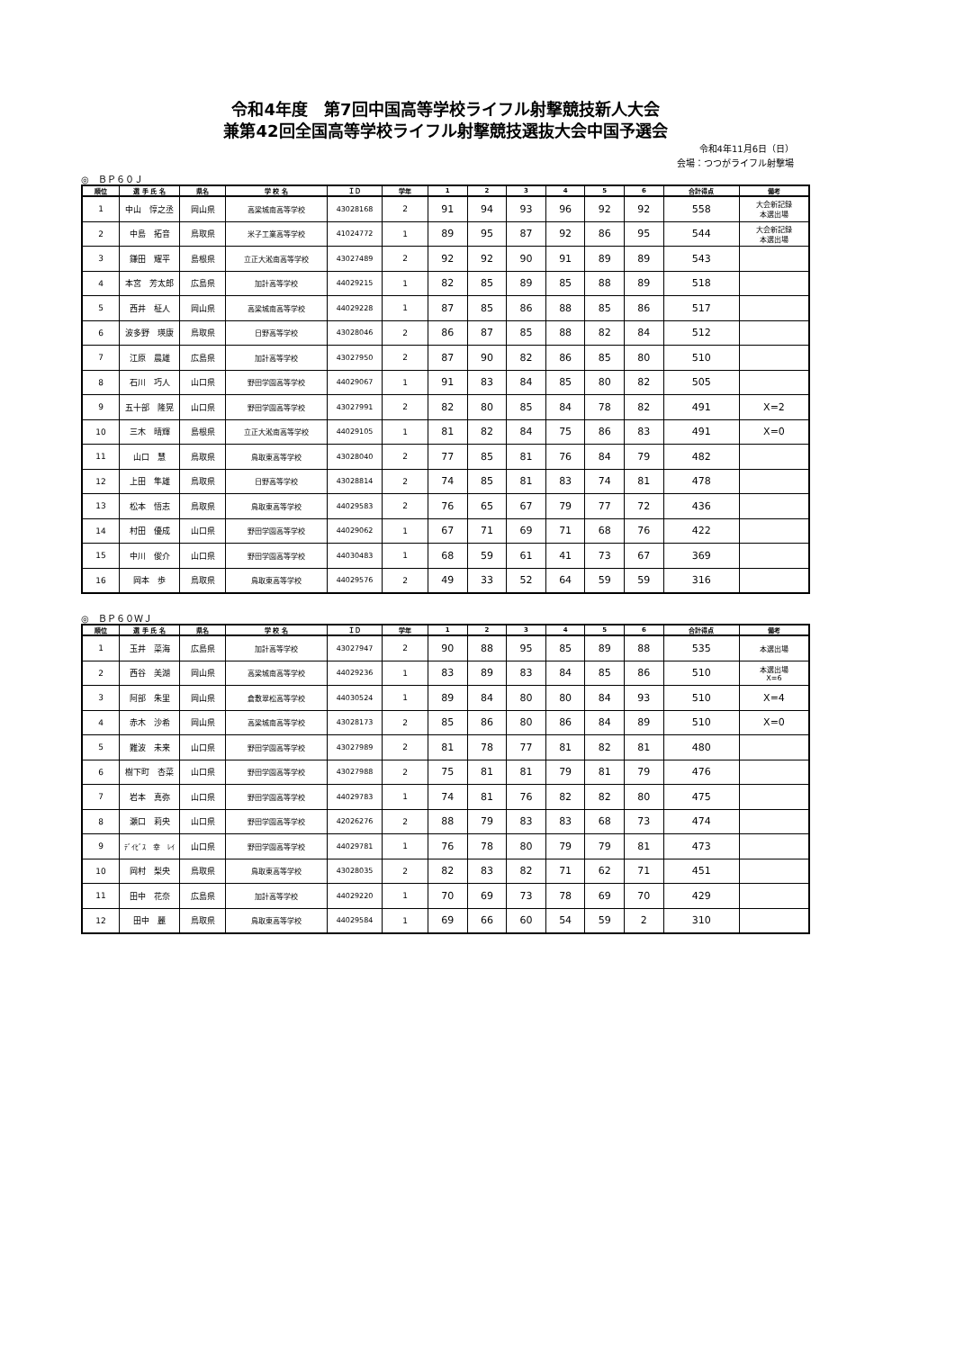令和4年度　第7回中国高等学校ライフル射撃競技新人大会
兼第42回全国高等学校ライフル射撃競技選抜大会中国予選会
令和4年11月6日（日）
会場：つつがライフル射撃場
◎　ＢＰ６０Ｊ
| 順位 | 選 手 氏 名 | 県名 | 学 校 名 | ＩＤ | 学年 | 1 | 2 | 3 | 4 | 5 | 6 | 合計得点 | 備考 |
| --- | --- | --- | --- | --- | --- | --- | --- | --- | --- | --- | --- | --- | --- |
| 1 | 中山 惇之丞 | 岡山県 | 高梁城南高等学校 | 43028168 | 2 | 91 | 94 | 93 | 96 | 92 | 92 | 558 | 大会新記録 本選出場 |
| 2 | 中島 拓音 | 鳥取県 | 米子工業高等学校 | 41024772 | 1 | 89 | 95 | 87 | 92 | 86 | 95 | 544 | 大会新記録 本選出場 |
| 3 | 鎌田 耀平 | 島根県 | 立正大淞南高等学校 | 43027489 | 2 | 92 | 92 | 90 | 91 | 89 | 89 | 543 | |
| 4 | 本宮 芳太郎 | 広島県 | 加計高等学校 | 44029215 | 1 | 82 | 85 | 89 | 85 | 88 | 89 | 518 | |
| 5 | 西井 柾人 | 岡山県 | 高梁城南高等学校 | 44029228 | 1 | 87 | 85 | 86 | 88 | 85 | 86 | 517 | |
| 6 | 波多野 瑛康 | 鳥取県 | 日野高等学校 | 43028046 | 2 | 86 | 87 | 85 | 88 | 82 | 84 | 512 | |
| 7 | 江原 晨雄 | 広島県 | 加計高等学校 | 43027950 | 2 | 87 | 90 | 82 | 86 | 85 | 80 | 510 | |
| 8 | 石川 巧人 | 山口県 | 野田学園高等学校 | 44029067 | 1 | 91 | 83 | 84 | 85 | 80 | 82 | 505 | |
| 9 | 五十部 隆晃 | 山口県 | 野田学園高等学校 | 43027991 | 2 | 82 | 80 | 85 | 84 | 78 | 82 | 491 | X=2 |
| 10 | 三木 晴輝 | 島根県 | 立正大淞南高等学校 | 44029105 | 1 | 81 | 82 | 84 | 75 | 86 | 83 | 491 | X=0 |
| 11 | 山口 慧 | 鳥取県 | 鳥取東高等学校 | 43028040 | 2 | 77 | 85 | 81 | 76 | 84 | 79 | 482 | |
| 12 | 上田 隼雄 | 鳥取県 | 日野高等学校 | 43028814 | 2 | 74 | 85 | 81 | 83 | 74 | 81 | 478 | |
| 13 | 松本 悟志 | 鳥取県 | 鳥取東高等学校 | 44029583 | 2 | 76 | 65 | 67 | 79 | 77 | 72 | 436 | |
| 14 | 村田 優成 | 山口県 | 野田学園高等学校 | 44029062 | 1 | 67 | 71 | 69 | 71 | 68 | 76 | 422 | |
| 15 | 中川 俊介 | 山口県 | 野田学園高等学校 | 44030483 | 1 | 68 | 59 | 61 | 41 | 73 | 67 | 369 | |
| 16 | 岡本 歩 | 鳥取県 | 鳥取東高等学校 | 44029576 | 2 | 49 | 33 | 52 | 64 | 59 | 59 | 316 | |
◎　ＢＰ６０ＷＪ
| 順位 | 選 手 氏 名 | 県名 | 学 校 名 | ＩＤ | 学年 | 1 | 2 | 3 | 4 | 5 | 6 | 合計得点 | 備考 |
| --- | --- | --- | --- | --- | --- | --- | --- | --- | --- | --- | --- | --- | --- |
| 1 | 玉井 菜海 | 広島県 | 加計高等学校 | 43027947 | 2 | 90 | 88 | 95 | 85 | 89 | 88 | 535 | 本選出場 |
| 2 | 西谷 美湖 | 岡山県 | 高梁城南高等学校 | 44029236 | 1 | 83 | 89 | 83 | 84 | 85 | 86 | 510 | 本選出場 X=6 |
| 3 | 阿部 朱里 | 岡山県 | 倉敷翠松高等学校 | 44030524 | 1 | 89 | 84 | 80 | 80 | 84 | 93 | 510 | X=4 |
| 4 | 赤木 沙希 | 岡山県 | 高梁城南高等学校 | 43028173 | 2 | 85 | 86 | 80 | 86 | 84 | 89 | 510 | X=0 |
| 5 | 難波 未来 | 山口県 | 野田学園高等学校 | 43027989 | 2 | 81 | 78 | 77 | 81 | 82 | 81 | 480 | |
| 6 | 樹下町 杏菜 | 山口県 | 野田学園高等学校 | 43027988 | 2 | 75 | 81 | 81 | 79 | 81 | 79 | 476 | |
| 7 | 岩本 真弥 | 山口県 | 野田学園高等学校 | 44029783 | 1 | 74 | 81 | 76 | 82 | 82 | 80 | 475 | |
| 8 | 瀬口 莉央 | 山口県 | 野田学園高等学校 | 42026276 | 2 | 88 | 79 | 83 | 83 | 68 | 73 | 474 | |
| 9 | ﾃﾞｲﾋﾞｽ 幸 ﾚｲ | 山口県 | 野田学園高等学校 | 44029781 | 1 | 76 | 78 | 80 | 79 | 79 | 81 | 473 | |
| 10 | 岡村 梨央 | 鳥取県 | 鳥取東高等学校 | 43028035 | 2 | 82 | 83 | 82 | 71 | 62 | 71 | 451 | |
| 11 | 田中 花奈 | 広島県 | 加計高等学校 | 44029220 | 1 | 70 | 69 | 73 | 78 | 69 | 70 | 429 | |
| 12 | 田中 麗 | 鳥取県 | 鳥取東高等学校 | 44029584 | 1 | 69 | 66 | 60 | 54 | 59 | 2 | 310 | |